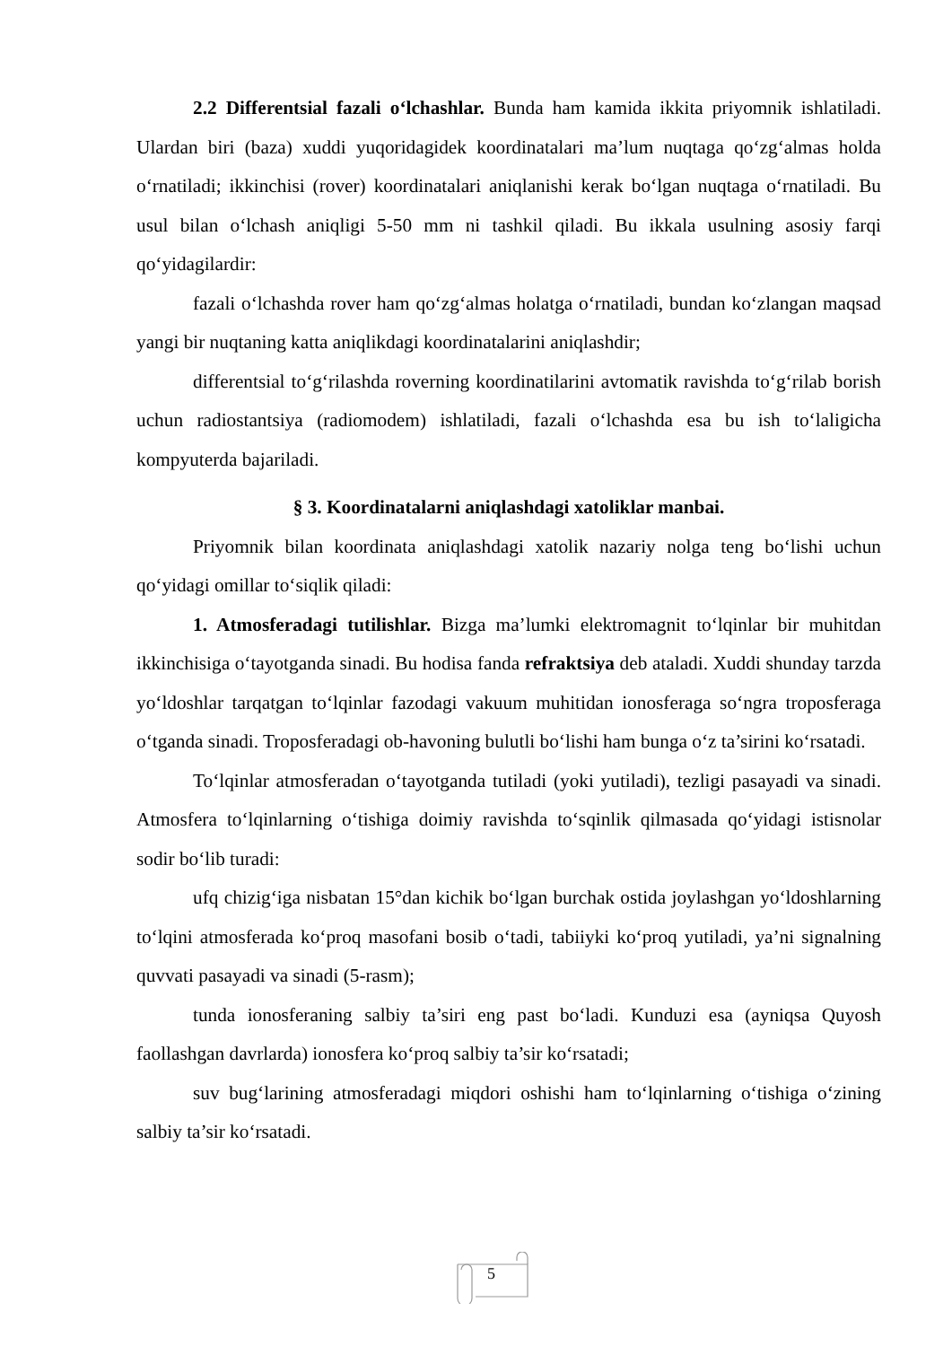2.2 Differentsial fazali oʻlchashlar. Bunda ham kamida ikkita priyomnik ishlatiladi. Ulardan biri (baza) xuddi yuqoridagidek koordinatalari ma’lum nuqtaga qoʻzgʻalmas holda oʻrnatiladi; ikkinchisi (rover) koordinatalari aniqlanishi kerak boʻlgan nuqtaga oʻrnatiladi. Bu usul bilan oʻlchash aniqligi 5-50 mm ni tashkil qiladi. Bu ikkala usulning asosiy farqi qoʻyidagilardir:
fazali oʻlchashda rover ham qoʻzgʻalmas holatga oʻrnatiladi, bundan koʻzlangan maqsad yangi bir nuqtaning katta aniqlikdagi koordinatalarini aniqlashdir;
differentsial toʻgʻrilashda roverning koordinatilarini avtomatik ravishda toʻgʻrilab borish uchun radiostantsiya (radiomodem) ishlatiladi, fazali oʻlchashda esa bu ish toʻlaligicha kompyuterda bajariladi.
§ 3. Koordinatalarni aniqlashdagi xatoliklar manbai.
Priyomnik bilan koordinata aniqlashdagi xatolik nazariy nolga teng boʻlishi uchun qoʻyidagi omillar toʻsiqlik qiladi:
1. Atmosferadagi tutilishlar. Bizga ma’lumki elektromagnit toʻlqinlar bir muhitdan ikkinchisiga oʻtayotganda sinadi. Bu hodisa fanda refraktsiya deb ataladi. Xuddi shunday tarzda yoʻldoshlar tarqatgan toʻlqinlar fazodagi vakuum muhitidan ionosferaga soʻngra troposferaga oʻtganda sinadi. Troposferadagi ob-havoning bulutli boʻlishi ham bunga oʻz ta’sirini koʻrsatadi.
Toʻlqinlar atmosferadan oʻtayotganda tutiladi (yoki yutiladi), tezligi pasayadi va sinadi. Atmosfera toʻlqinlarning oʻtishiga doimiy ravishda toʻsqinlik qilmasada qoʻyidagi istisnolar sodir boʻlib turadi:
ufq chizigʻiga nisbatan 15°dan kichik boʻlgan burchak ostida joylashgan yoʻldoshlarning toʻlqini atmosferada koʻproq masofani bosib oʻtadi, tabiiyki koʻproq yutiladi, ya’ni signalning quvvati pasayadi va sinadi (5-rasm);
tunda ionosferaning salbiy ta’siri eng past boʻladi. Kunduzi esa (ayniqsa Quyosh faollashgan davrlarda) ionosfera koʻproq salbiy ta’sir koʻrsatadi;
suv bugʻlarining atmosferadagi miqdori oshishi ham toʻlqinlarning oʻtishiga oʻzining salbiy ta’sir koʻrsatadi.
5